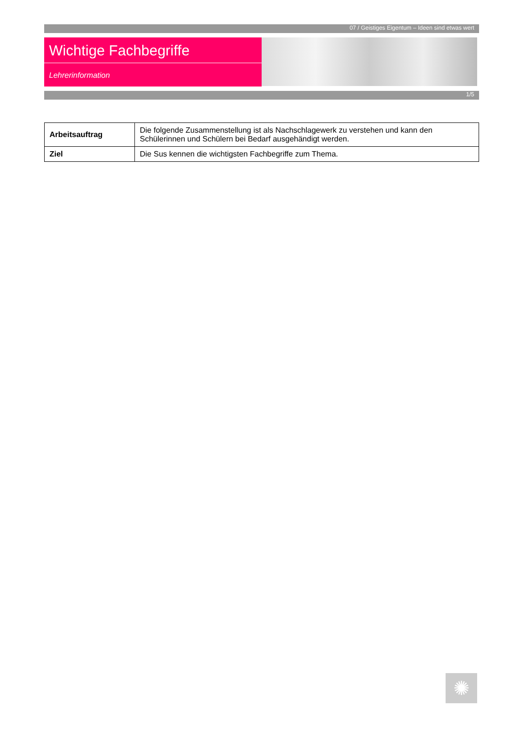07 / Geistiges Eigentum – Ideen sind etwas wert
Wichtige Fachbegriffe
Lehrerinformation
1/5
| Arbeitsauftrag | Die folgende Zusammenstellung ist als Nachschlagewerk zu verstehen und kann den Schülerinnen und Schülern bei Bedarf ausgehändigt werden. |
| Ziel | Die Sus kennen die wichtigsten Fachbegriffe zum Thema. |
✺